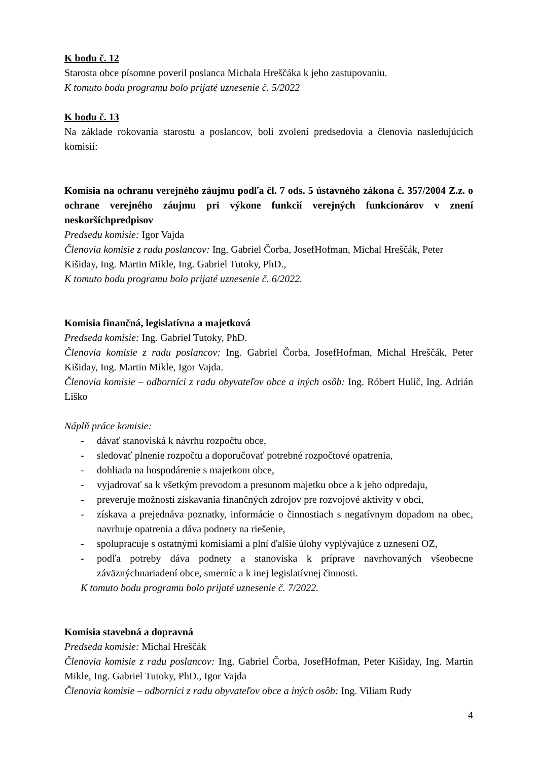K bodu č. 12
Starosta obce písomne poveril poslanca Michala Hreščáka k jeho zastupovaniu.
K tomuto bodu programu bolo prijaté uznesenie č. 5/2022
K bodu č. 13
Na základe rokovania starostu a poslancov, boli zvolení predsedovia a členovia nasledujúcich komisií:
Komisia na ochranu verejného záujmu podľa čl. 7 ods. 5 ústavného zákona č. 357/2004 Z.z. o ochrane verejného záujmu pri výkone funkcií verejných funkcionárov v znení neskoršíchpredpisov
Predsedu komisie: Igor Vajda
Členovia komisie z radu poslancov: Ing. Gabriel Čorba, JosefHofman, Michal Hreščák, Peter Kišiday, Ing. Martin Mikle, Ing. Gabriel Tutoky, PhD.,
K tomuto bodu programu bolo prijaté uznesenie č. 6/2022.
Komisia finančná, legislatívna a majetková
Predseda komisie: Ing. Gabriel Tutoky, PhD.
Členovia komisie z radu poslancov: Ing. Gabriel Čorba, JosefHofman, Michal Hreščák, Peter Kišiday, Ing. Martin Mikle, Igor Vajda.
Členovia komisie – odborníci z radu obyvateľov obce a iných osôb: Ing. Róbert Hulič, Ing. Adrián Liško
Náplň práce komisie:
- dávať stanoviská k návrhu rozpočtu obce,
- sledovať plnenie rozpočtu a doporučovať potrebné rozpočtové opatrenia,
- dohliada na hospodárenie s majetkom obce,
- vyjadrovať sa k všetkým prevodom a presunom majetku obce a k jeho odpredaju,
- preveruje možností získavania finančných zdrojov pre rozvojové aktivity v obci,
- získava a prejednáva poznatky, informácie o činnostiach s negatívnym dopadom na obec, navrhuje opatrenia a dáva podnety na riešenie,
- spolupracuje s ostatnými komisiami a plní ďalšie úlohy vyplývajúce z uznesení OZ,
- podľa potreby dáva podnety a stanoviska k príprave navrhovaných všeobecne záväznýchnariadení obce, smerníc a k inej legislatívnej činnosti.
K tomuto bodu programu bolo prijaté uznesenie č. 7/2022.
Komisia stavebná a dopravná
Predseda komisie: Michal Hreščák
Členovia komisie z radu poslancov: Ing. Gabriel Čorba, JosefHofman, Peter Kišiday, Ing. Martin Mikle, Ing. Gabriel Tutoky, PhD., Igor Vajda
Členovia komisie – odborníci z radu obyvateľov obce a iných osôb: Ing. Viliam Rudy
4